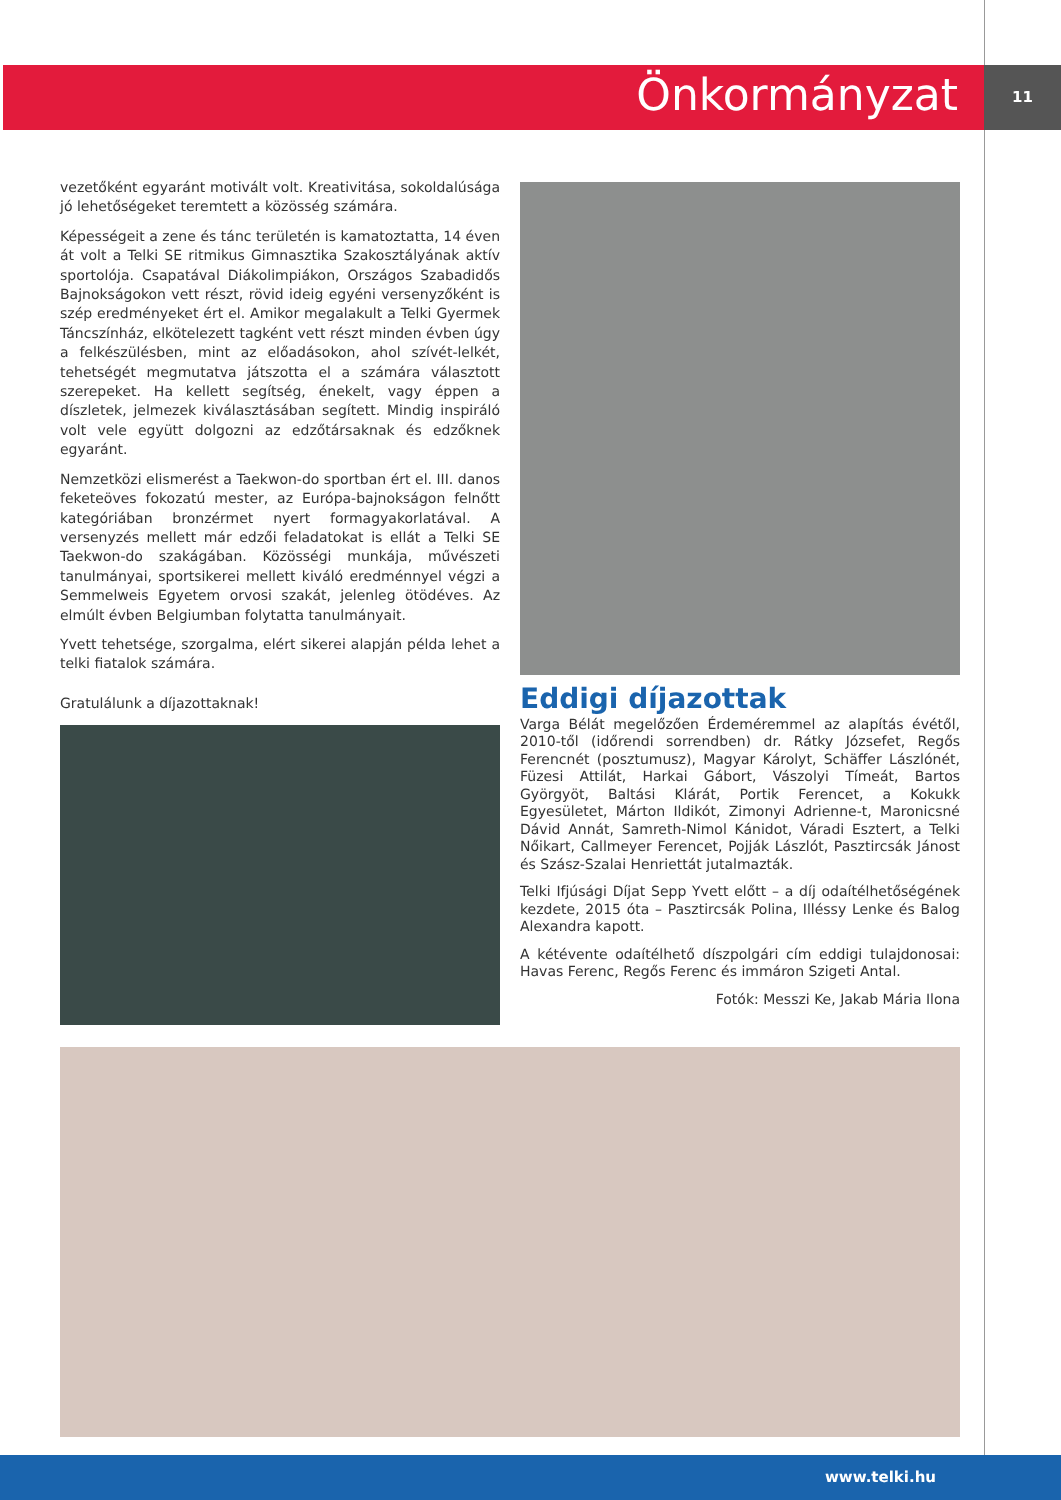Önkormányzat 11
vezetőként egyaránt motivált volt. Kreativitása, sokoldalúsága jó lehetőségeket teremtett a közösség számára.
Képességeit a zene és tánc területén is kamatoztatta, 14 éven át volt a Telki SE ritmikus Gimnasztika Szakosztályának aktív sportolója. Csapatával Diákolimpiákon, Országos Szabadidős Bajnokságokon vett részt, rövid ideig egyéni versenyzőként is szép eredményeket ért el. Amikor megalakult a Telki Gyermek Táncszínház, elkötelezett tagként vett részt minden évben úgy a felkészülésben, mint az előadásokon, ahol szívét-lelkét, tehetségét megmutatva játszotta el a számára választott szerepeket. Ha kellett segítség, énekelt, vagy éppen a díszletek, jelmezek kiválasztásában segített. Mindig inspiráló volt vele együtt dolgozni az edzőtársaknak és edzőknek egyaránt.
Nemzetközi elismerést a Taekwon-do sportban ért el. III. danos feketeöves fokozatú mester, az Európa-bajnokságon felnőtt kategóriában bronzérmet nyert formagyakorlatával. A versenyzés mellett már edzői feladatokat is ellát a Telki SE Taekwon-do szakágában. Közösségi munkája, művészeti tanulmányai, sportsikerei mellett kiváló eredménnyel végzi a Semmelweis Egyetem orvosi szakát, jelenleg ötödéves. Az elmúlt évben Belgiumban folytatta tanulmányait.
Yvett tehetsége, szorgalma, elért sikerei alapján példa lehet a telki fiatalok számára.
Gratulálunk a díjazottaknak!
Eddigi díjazottak
Varga Bélát megelőzően Érdeméremmel az alapítás évétől, 2010-től (időrendi sorrendben) dr. Rátky Józsefet, Regős Ferencnét (posztumusz), Magyar Károlyt, Schäffer Lászlónét, Füzesi Attilát, Harkai Gábort, Vászolyi Tímeát, Bartos Györgyöt, Baltási Klárát, Portik Ferencet, a Kokukk Egyesületet, Márton Ildikót, Zimonyi Adrienne-t, Maronicsné Dávid Annát, Samreth-Nimol Kánidot, Váradi Esztert, a Telki Nőikart, Callmeyer Ferencet, Pojják Lászlót, Pasztircsák Jánost és Szász-Szalai Henriettát jutalmazták.
Telki Ifjúsági Díjat Sepp Yvett előtt – a díj odaítélhetőségének kezdete, 2015 óta – Pasztircsák Polina, Illéssy Lenke és Balog Alexandra kapott.
A kétévente odaítélhető díszpolgári cím eddigi tulajdonosai: Havas Ferenc, Regős Ferenc és immáron Szigeti Antal.
Fotók: Messzi Ke, Jakab Mária Ilona
www.telki.hu